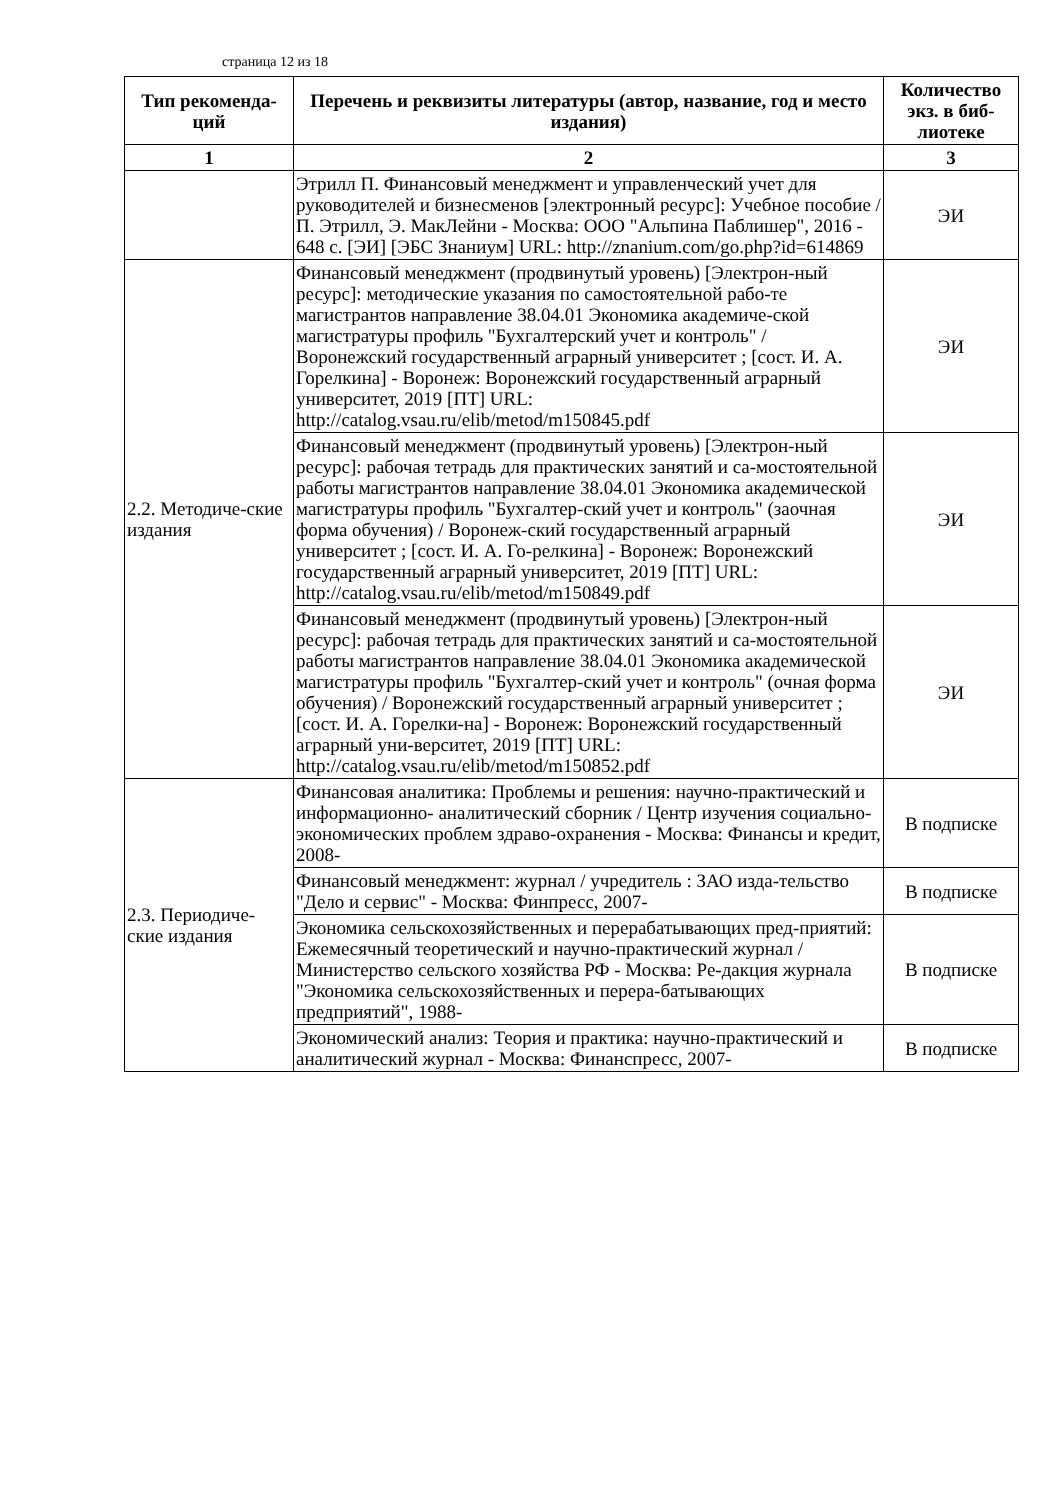страница 12 из 18
| Тип рекоменда-ций | Перечень и реквизиты литературы (автор, название, год и место издания) | Количество экз. в биб-лиотеке |
| --- | --- | --- |
| 1 | 2 | 3 |
| | Этрилл П. Финансовый менеджмент и управленческий учет для руководителей и бизнесменов [электронный ресурс]: Учебное пособие / П. Этрилл, Э. МакЛейни - Москва: ООО "Альпина Паблишер", 2016 - 648 с. [ЭИ] [ЭБС Знаниум] URL: http://znanium.com/go.php?id=614869 | ЭИ |
| 2.2. Методиче-ские издания | Финансовый менеджмент (продвинутый уровень) [Электрон-ный ресурс]: методические указания по самостоятельной рабо-те магистрантов направление 38.04.01 Экономика академиче-ской магистратуры профиль "Бухгалтерский учет и контроль" / Воронежский государственный аграрный университет ; [сост. И. А. Горелкина] - Воронеж: Воронежский государственный аграрный университет, 2019 [ПТ] URL: http://catalog.vsau.ru/elib/metod/m150845.pdf | ЭИ |
| | Финансовый менеджмент (продвинутый уровень) [Электрон-ный ресурс]: рабочая тетрадь для практических занятий и са-мостоятельной работы магистрантов направление 38.04.01 Экономика академической магистратуры профиль "Бухгалтер-ский учет и контроль" (заочная форма обучения) / Воронеж-ский государственный аграрный университет ; [сост. И. А. Го-релкина] - Воронеж: Воронежский государственный аграрный университет, 2019 [ПТ] URL: http://catalog.vsau.ru/elib/metod/m150849.pdf | ЭИ |
| | Финансовый менеджмент (продвинутый уровень) [Электрон-ный ресурс]: рабочая тетрадь для практических занятий и са-мостоятельной работы магистрантов направление 38.04.01 Экономика академической магистратуры профиль "Бухгалтер-ский учет и контроль" (очная форма обучения) / Воронежский государственный аграрный университет ; [сост. И. А. Горелки-на] - Воронеж: Воронежский государственный аграрный уни-верситет, 2019 [ПТ] URL: http://catalog.vsau.ru/elib/metod/m150852.pdf | ЭИ |
| 2.3. Периодиче-ские издания | Финансовая аналитика: Проблемы и решения: научно-практический и информационно- аналитический сборник / Центр изучения социально-экономических проблем здраво-охранения - Москва: Финансы и кредит, 2008- | В подписке |
| | Финансовый менеджмент: журнал / учредитель : ЗАО изда-тельство "Дело и сервис" - Москва: Финпресс, 2007- | В подписке |
| | Экономика сельскохозяйственных и перерабатывающих пред-приятий: Ежемесячный теоретический и научно-практический журнал / Министерство сельского хозяйства РФ - Москва: Ре-дакция журнала "Экономика сельскохозяйственных и перера-батывающих предприятий", 1988- | В подписке |
| | Экономический анализ: Теория и практика: научно-практический и аналитический журнал - Москва: Финанспресс, 2007- | В подписке |